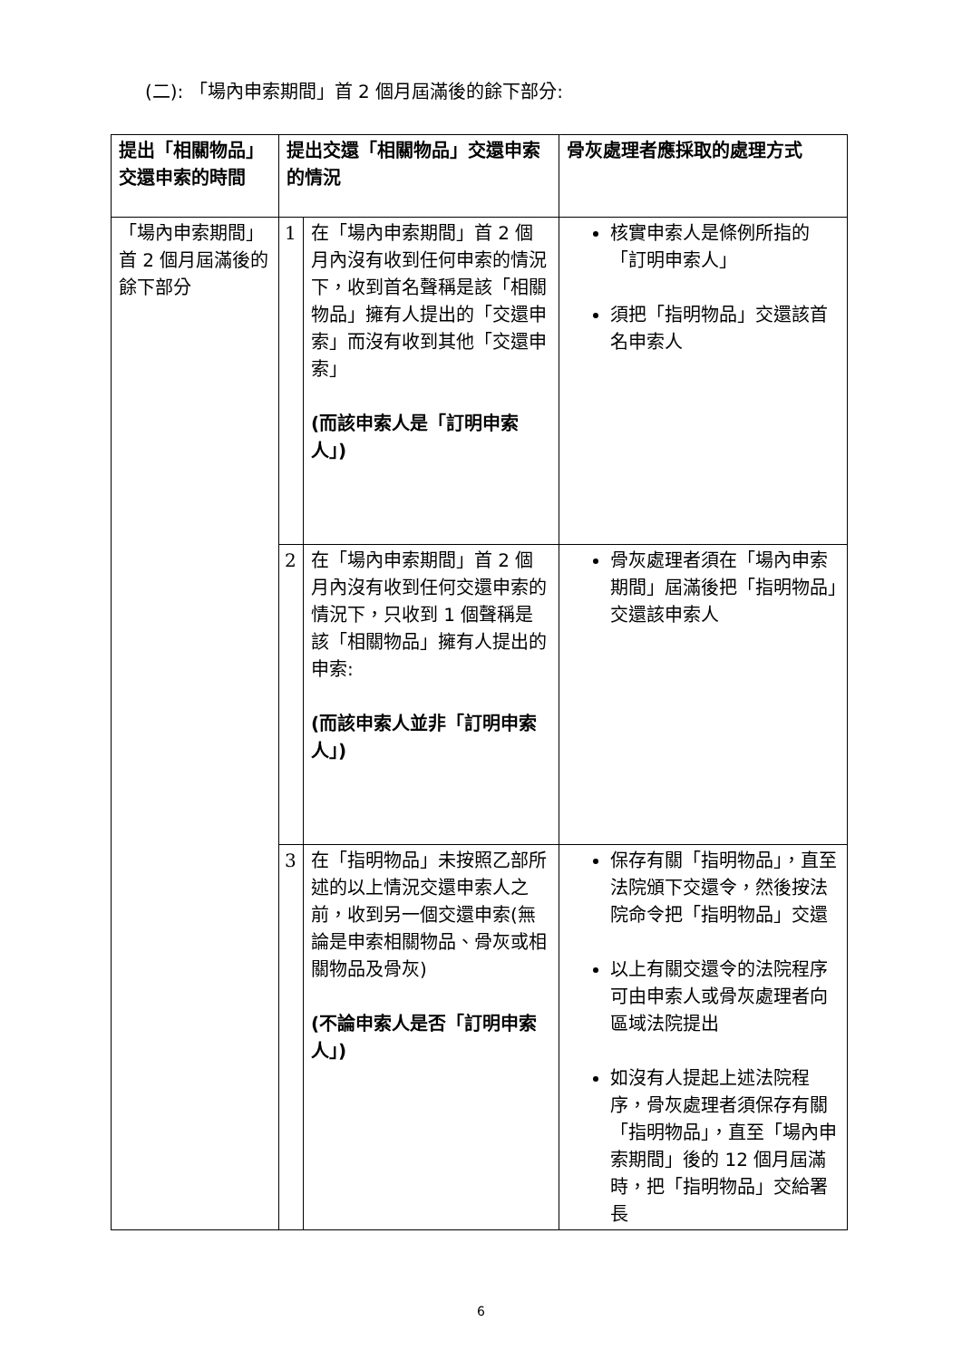(二): 「場內申索期間」首 2 個月屆滿後的餘下部分:
| 提出「相關物品」交還申索的時間 | 提出交還「相關物品」交還申索的情況 | | 骨灰處理者應採取的處理方式 |
| --- | --- | --- | --- |
| 「場內申索期間」首 2 個月屆滿後的餘下部分 | 1 | 在「場內申索期間」首 2 個月內沒有收到任何申索的情況下，收到首名聲稱是該「相關物品」擁有人提出的「交還申索」而沒有收到其他「交還申索」 (而該申索人是「訂明申索人」) | 核實申索人是條例所指的「訂明申索人」 須把「指明物品」交還該首名申索人 |
| | 2 | 在「場內申索期間」首 2 個月內沒有收到任何交還申索的情況下，只收到 1 個聲稱是該「相關物品」擁有人提出的申索: (而該申索人並非「訂明申索人」) | 骨灰處理者須在「場內申索期間」屆滿後把「指明物品」交還該申索人 |
| | 3 | 在「指明物品」未按照乙部所述的以上情況交還申索人之前，收到另一個交還申索(無論是申索相關物品、骨灰或相關物品及骨灰) (不論申索人是否「訂明申索人」) | 保存有關「指明物品」，直至法院頒下交還令，然後按法院命令把「指明物品」交還 以上有關交還令的法院程序可由申索人或骨灰處理者向區域法院提出 如沒有人提起上述法院程序，骨灰處理者須保存有關「指明物品」，直至「場內申索期間」後的 12 個月屆滿時，把「指明物品」交給署長 |
6